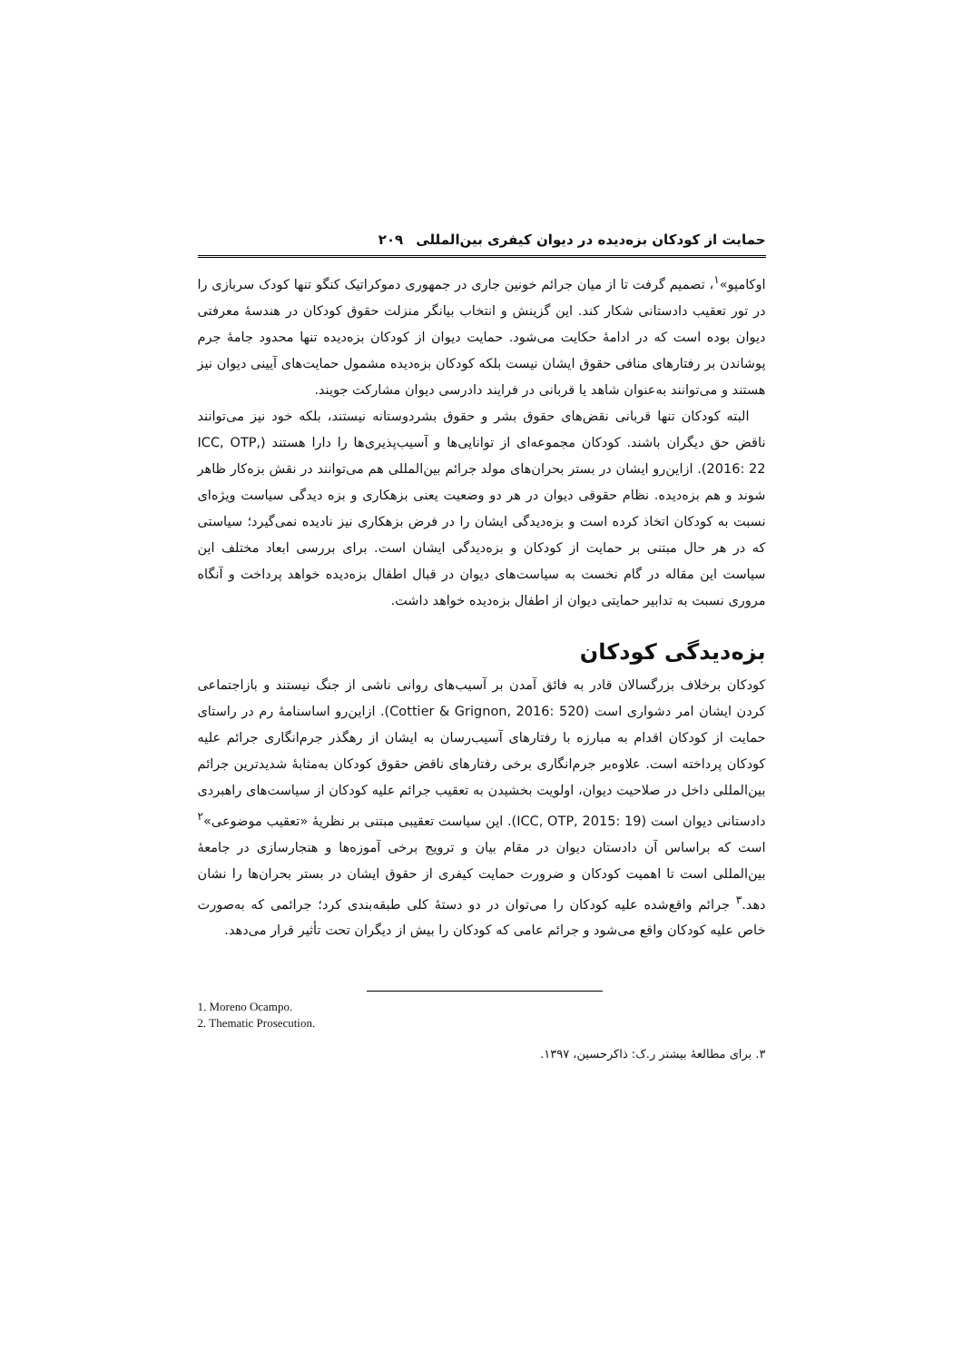حمایت از کودکان بزه‌دیده در دیوان کیفری بین‌المللی ۲۰۹
اوکامپو»<sup>۱</sup>، تصمیم گرفت تا از میان جرائم خونین جاری در جمهوری دموکراتیک کنگو تنها کودک سربازی را در تور تعقیب دادستانی شکار کند. این گزینش و انتخاب بیانگر منزلت حقوق کودکان در هندسهٔ معرفتی دیوان بوده است که در ادامهٔ حکایت می‌شود. حمایت دیوان از کودکان بزه‌دیده تنها محدود جامهٔ جرم پوشاندن بر رفتارهای منافی حقوق ایشان نیست بلکه کودکان بزه‌دیده مشمول حمایت‌های آیینی دیوان نیز هستند و می‌توانند به‌عنوان شاهد یا قربانی در فرایند دادرسی دیوان مشارکت جویند.
البته کودکان تنها قربانی نقض‌های حقوق بشر و حقوق بشردوستانه نیستند، بلکه خود نیز می‌توانند ناقض حق دیگران باشند. کودکان مجموعه‌ای از توانایی‌ها و آسیب‌پذیری‌ها را دارا هستند (ICC, OTP, 2016: 22). ازاین‌رو ایشان در بستر بحران‌های مولد جرائم بین‌المللی هم می‌توانند در نقش بزه‌کار ظاهر شوند و هم بزه‌دیده. نظام حقوقی دیوان در هر دو وضعیت یعنی بزهکاری و بزه دیدگی سیاست ویژه‌ای نسبت به کودکان اتخاذ کرده است و بزه‌دیدگی ایشان را در فرض بزهکاری نیز نادیده نمی‌گیرد؛ سیاستی که در هر حال مبتنی بر حمایت از کودکان و بزه‌دیدگی ایشان است. برای بررسی ابعاد مختلف این سیاست این مقاله در گام نخست به سیاست‌های دیوان در قبال اطفال بزه‌دیده خواهد پرداخت و آنگاه مروری نسبت به تدابیر حمایتی دیوان از اطفال بزه‌دیده خواهد داشت.
بزه‌دیدگی کودکان
کودکان برخلاف بزرگسالان قادر به فائق آمدن بر آسیب‌های روانی ناشی از جنگ نیستند و بازاجتماعی کردن ایشان امر دشواری است (Cottier & Grignon, 2016: 520). ازاین‌رو اساسنامهٔ رم در راستای حمایت از کودکان اقدام به مبارزه با رفتارهای آسیب‌رسان به ایشان از رهگذر جرم‌انگاری جرائم علیه کودکان پرداخته است. علاوه‌بر جرم‌انگاری برخی رفتارهای ناقض حقوق کودکان به‌مثابهٔ شدیدترین جرائم بین‌المللی داخل در صلاحیت دیوان، اولویت بخشیدن به تعقیب جرائم علیه کودکان از سیاست‌های راهبردی دادستانی دیوان است (ICC, OTP, 2015: 19). این سیاست تعقیبی مبتنی بر نظریهٔ «تعقیب موضوعی»<sup>۲</sup> است که براساس آن دادستان دیوان در مقام بیان و ترویج برخی آموزه‌ها و هنجارسازی در جامعهٔ بین‌المللی است تا اهمیت کودکان و ضرورت حمایت کیفری از حقوق ایشان در بستر بحران‌ها را نشان دهد.<sup>۳</sup> جرائم واقع‌شده علیه کودکان را می‌توان در دو دستهٔ کلی طبقه‌بندی کرد؛ جرائمی که به‌صورت خاص علیه کودکان واقع می‌شود و جرائم عامی که کودکان را بیش از دیگران تحت تأثیر قرار می‌دهد.
1. Moreno Ocampo.
2. Thematic Prosecution.
۳. برای مطالعهٔ بیشتر ر.ک: ذاکرحسین، ۱۳۹۷.